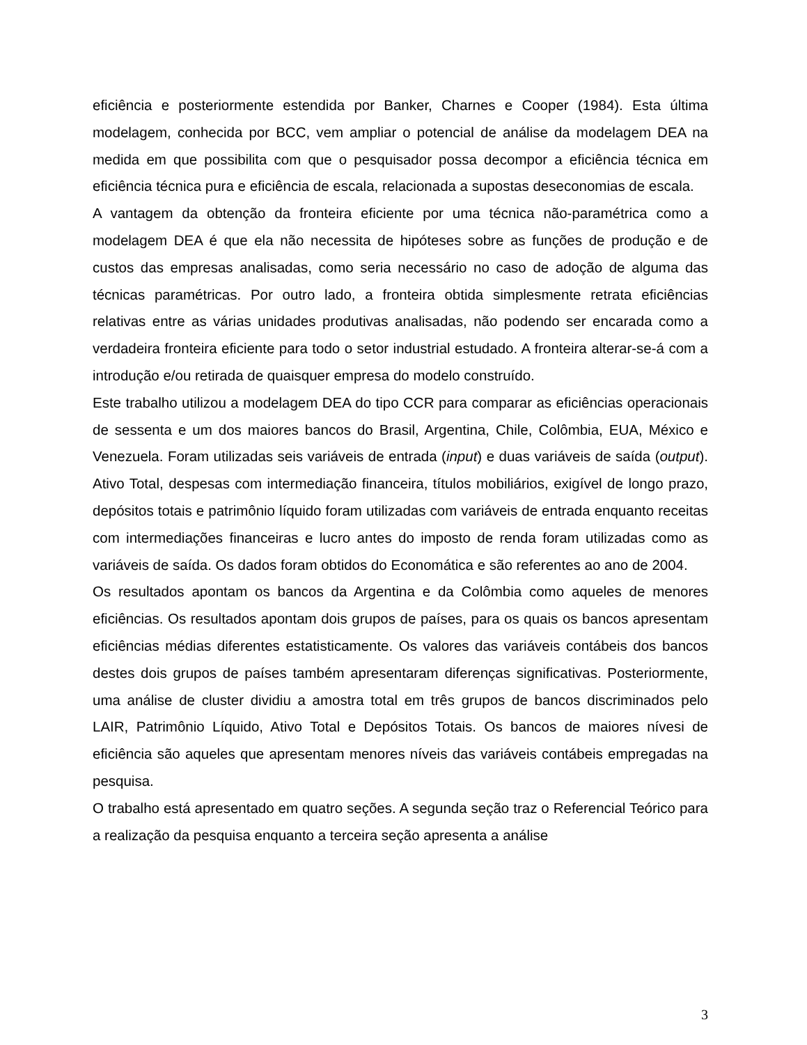eficiência e posteriormente estendida por Banker, Charnes e Cooper (1984). Esta última modelagem, conhecida por BCC, vem ampliar o potencial de análise da modelagem DEA na medida em que possibilita com que o pesquisador possa decompor a eficiência técnica em eficiência técnica pura e eficiência de escala, relacionada a supostas deseconomias de escala.
A vantagem da obtenção da fronteira eficiente por uma técnica não-paramétrica como a modelagem DEA é que ela não necessita de hipóteses sobre as funções de produção e de custos das empresas analisadas, como seria necessário no caso de adoção de alguma das técnicas paramétricas. Por outro lado, a fronteira obtida simplesmente retrata eficiências relativas entre as várias unidades produtivas analisadas, não podendo ser encarada como a verdadeira fronteira eficiente para todo o setor industrial estudado. A fronteira alterar-se-á com a introdução e/ou retirada de quaisquer empresa do modelo construído.
Este trabalho utilizou a modelagem DEA do tipo CCR para comparar as eficiências operacionais de sessenta e um dos maiores bancos do Brasil, Argentina, Chile, Colômbia, EUA, México e Venezuela. Foram utilizadas seis variáveis de entrada (input) e duas variáveis de saída (output). Ativo Total, despesas com intermediação financeira, títulos mobiliários, exigível de longo prazo, depósitos totais e patrimônio líquido foram utilizadas com variáveis de entrada enquanto receitas com intermediações financeiras e lucro antes do imposto de renda foram utilizadas como as variáveis de saída. Os dados foram obtidos do Economática e são referentes ao ano de 2004.
Os resultados apontam os bancos da Argentina e da Colômbia como aqueles de menores eficiências. Os resultados apontam dois grupos de países, para os quais os bancos apresentam eficiências médias diferentes estatisticamente. Os valores das variáveis contábeis dos bancos destes dois grupos de países também apresentaram diferenças significativas. Posteriormente, uma análise de cluster dividiu a amostra total em três grupos de bancos discriminados pelo LAIR, Patrimônio Líquido, Ativo Total e Depósitos Totais. Os bancos de maiores nívesi de eficiência são aqueles que apresentam menores níveis das variáveis contábeis empregadas na pesquisa.
O trabalho está apresentado em quatro seções. A segunda seção traz o Referencial Teórico para a realização da pesquisa enquanto a terceira seção apresenta a análise
3